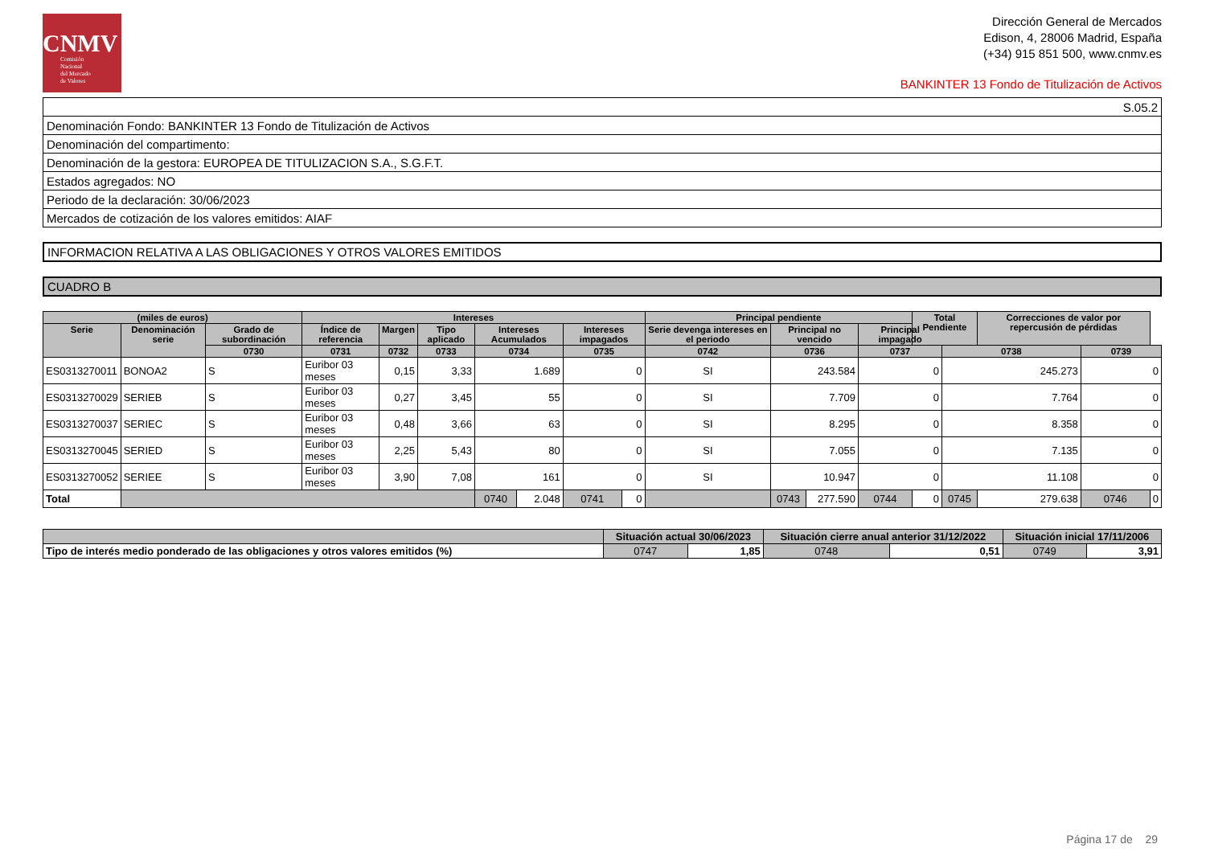CNMV
Comisión
Nacional
del Mercado
de Valores
Dirección General de Mercados
Edison, 4, 28006 Madrid, España
(+34) 915 851 500, www.cnmv.es
BANKINTER 13 Fondo de Titulización de Activos
| S.05.2 |
| Denominación Fondo: BANKINTER 13 Fondo de Titulización de Activos |
| Denominación del compartimento: |
| Denominación de la gestora: EUROPEA DE TITULIZACION S.A., S.G.F.T. |
| Estados agregados: NO |
| Periodo de la declaración: 30/06/2023 |
| Mercados de cotización de los valores emitidos: AIAF |
INFORMACION RELATIVA A LAS OBLIGACIONES Y OTROS VALORES EMITIDOS
CUADRO B
| (miles de euros) | | | Intereses | | | | | | | Principal pendiente | | | | Total Pendiente | | Correcciones de valor por repercusión de pérdidas | | |
| --- | --- | --- | --- | --- | --- | --- | --- | --- | --- | --- | --- | --- | --- | --- | --- | --- | --- | --- |
| Serie | Denominación serie | Grado de subordinación | Índice de referencia | Margen | Tipo aplicado | Intereses Acumulados | | Intereses impagados | | Serie devenga intereses en el periodo | Principal no vencido | | Principal impagado | | | | | |
| | | 0730 | 0731 | 0732 | 0733 | 0734 | | 0735 | | 0742 | 0736 | | 0737 | | 0738 | | 0739 | |
| ES0313270011 | BONOA2 | S | Euribor 03 meses | 0,15 | 3,33 | 1.689 | | 0 | | SI | 243.584 | | 0 | | 245.273 | | 0 | |
| ES0313270029 | SERIEB | S | Euribor 03 meses | 0,27 | 3,45 | 55 | | 0 | | SI | 7.709 | | 0 | | 7.764 | | 0 | |
| ES0313270037 | SERIEC | S | Euribor 03 meses | 0,48 | 3,66 | 63 | | 0 | | SI | 8.295 | | 0 | | 8.358 | | 0 | |
| ES0313270045 | SERIED | S | Euribor 03 meses | 2,25 | 5,43 | 80 | | 0 | | SI | 7.055 | | 0 | | 7.135 | | 0 | |
| ES0313270052 | SERIEE | S | Euribor 03 meses | 3,90 | 7,08 | 161 | | 0 | | SI | 10.947 | | 0 | | 11.108 | | 0 | |
| Total | | | | | | 0740 | 2.048 | 0741 | 0 | | 0743 | 277.590 | 0744 | 0 | 0745 | 279.638 | 0746 | 0 |
| | Situación actual 30/06/2023 | | Situación cierre anual anterior 31/12/2022 | | Situación inicial 17/11/2006 | |
| --- | --- | --- | --- | --- | --- | --- |
| Tipo de interés medio ponderado de las obligaciones y otros valores emitidos (%) | 0747 | 1,85 | 0748 | 0,51 | 0749 | 3,91 |
Página 17 de 29